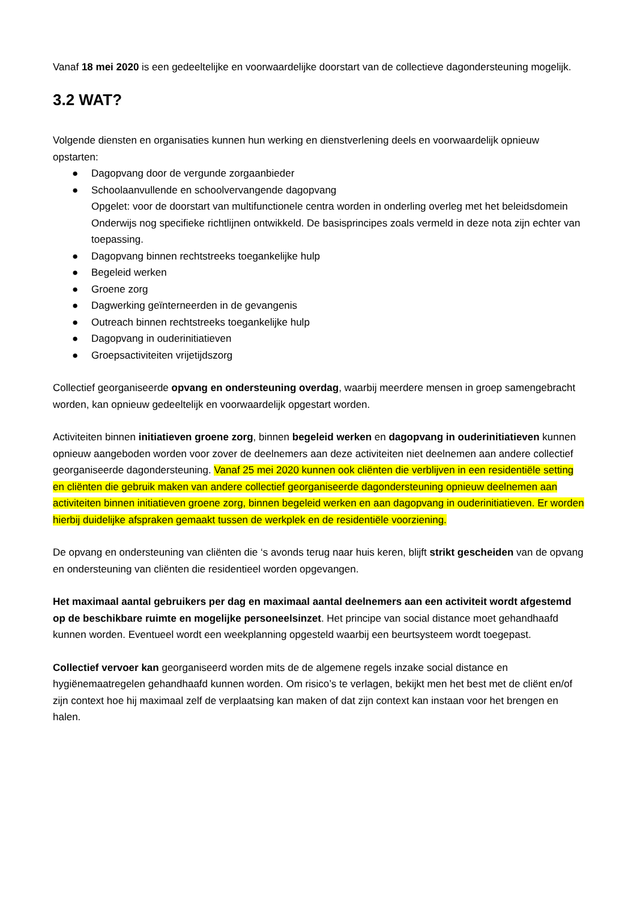Vanaf 18 mei 2020 is een gedeeltelijke en voorwaardelijke doorstart van de collectieve dagondersteuning mogelijk.
3.2 WAT?
Volgende diensten en organisaties kunnen hun werking en dienstverlening deels en voorwaardelijk opnieuw opstarten:
● Dagopvang door de vergunde zorgaanbieder
● Schoolaanvullende en schoolvervangende dagopvang
Opgelet: voor de doorstart van multifunctionele centra worden in onderling overleg met het beleidsdomein Onderwijs nog specifieke richtlijnen ontwikkeld. De basisprincipes zoals vermeld in deze nota zijn echter van toepassing.
● Dagopvang binnen rechtstreeks toegankelijke hulp
● Begeleid werken
● Groene zorg
● Dagwerking geïnterneerden in de gevangenis
● Outreach binnen rechtstreeks toegankelijke hulp
● Dagopvang in ouderinitiatieven
● Groepsactiviteiten vrijetijdszorg
Collectief georganiseerde opvang en ondersteuning overdag, waarbij meerdere mensen in groep samengebracht worden, kan opnieuw gedeeltelijk en voorwaardelijk opgestart worden.
Activiteiten binnen initiatieven groene zorg, binnen begeleid werken en dagopvang in ouderinitiatieven kunnen opnieuw aangeboden worden voor zover de deelnemers aan deze activiteiten niet deelnemen aan andere collectief georganiseerde dagondersteuning. Vanaf 25 mei 2020 kunnen ook cliënten die verblijven in een residentiële setting en cliënten die gebruik maken van andere collectief georganiseerde dagondersteuning opnieuw deelnemen aan activiteiten binnen initiatieven groene zorg, binnen begeleid werken en aan dagopvang in ouderinitiatieven. Er worden hierbij duidelijke afspraken gemaakt tussen de werkplek en de residentiële voorziening.
De opvang en ondersteuning van cliënten die ‘s avonds terug naar huis keren, blijft strikt gescheiden van de opvang en ondersteuning van cliënten die residentieel worden opgevangen.
Het maximaal aantal gebruikers per dag en maximaal aantal deelnemers aan een activiteit wordt afgestemd op de beschikbare ruimte en mogelijke personeelsinzet. Het principe van social distance moet gehandhaafd kunnen worden. Eventueel wordt een weekplanning opgesteld waarbij een beurtsysteem wordt toegepast.
Collectief vervoer kan georganiseerd worden mits de de algemene regels inzake social distance en hygiënemaatregelen gehandhaafd kunnen worden. Om risico’s te verlagen, bekijkt men het best met de cliënt en/of zijn context hoe hij maximaal zelf de verplaatsing kan maken of dat zijn context kan instaan voor het brengen en halen.